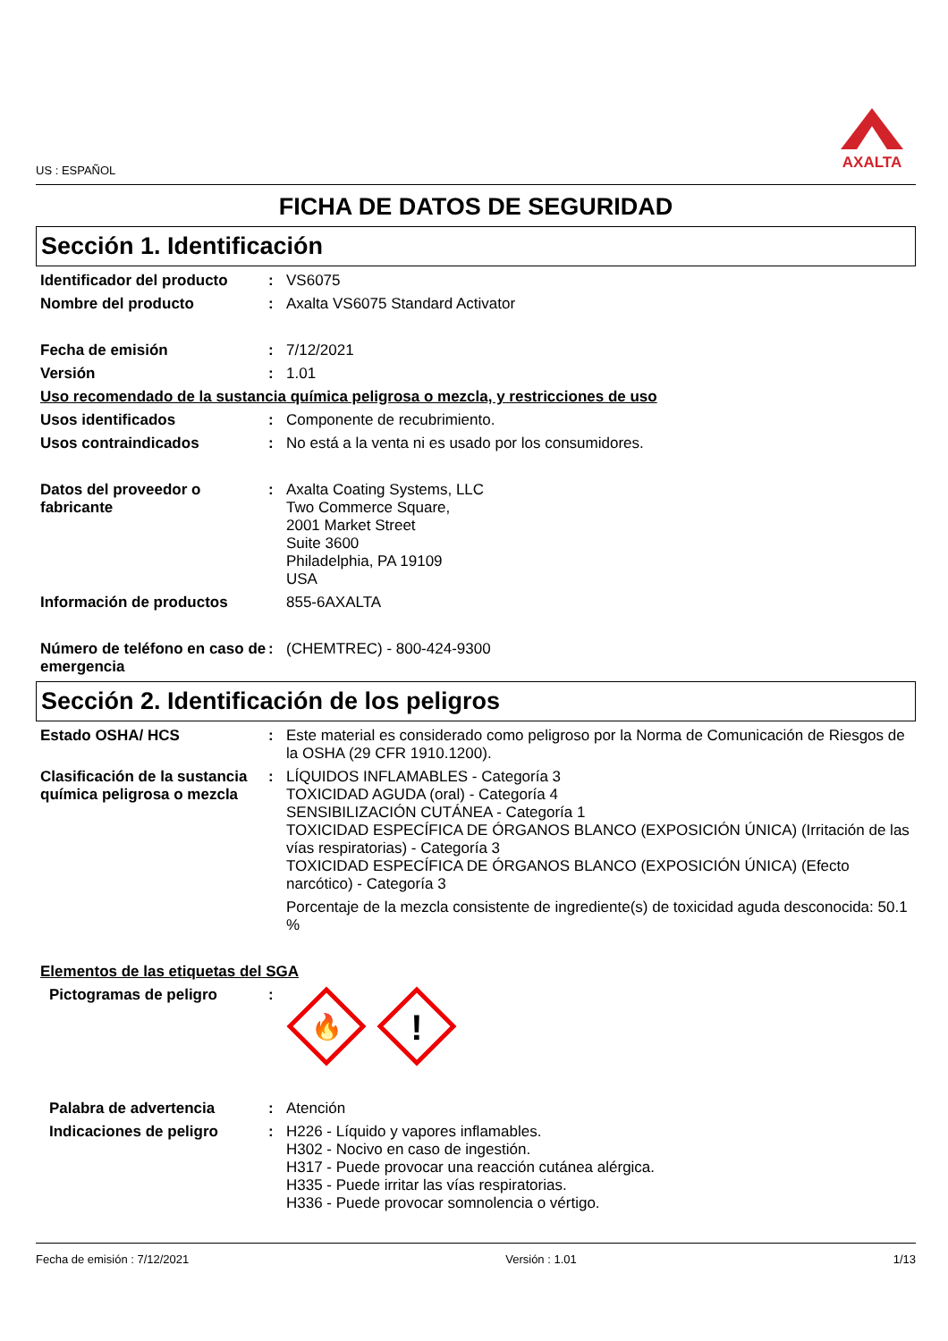US : ESPAÑOL AXALTA
FICHA DE DATOS DE SEGURIDAD
Sección 1. Identificación
Identificador del producto
: VS6075
Nombre del producto : Axalta VS6075 Standard Activator
Fecha de emisión : 7/12/2021
Versión : 1.01
Uso recomendado de la sustancia química peligrosa o mezcla, y restricciones de uso
Usos identificados : Componente de recubrimiento.
Usos contraindicados : No está a la venta ni es usado por los consumidores.
Datos del proveedor o fabricante
: Axalta Coating Systems, LLC
Two Commerce Square,
2001 Market Street
Suite 3600
Philadelphia, PA 19109
USA
Información de productos 855-6AXALTA
Número de teléfono en caso de emergencia
: (CHEMTREC) - 800-424-9300
Sección 2. Identificación de los peligros
Estado OSHA/ HCS : Este material es considerado como peligroso por la Norma de Comunicación de Riesgos de la OSHA (29 CFR 1910.1200).
Clasificación de la sustancia química peligrosa o mezcla
: LÍQUIDOS INFLAMABLES - Categoría 3
TOXICIDAD AGUDA (oral) - Categoría 4
SENSIBILIZACIÓN CUTÁNEA - Categoría 1
TOXICIDAD ESPECÍFICA DE ÓRGANOS BLANCO (EXPOSICIÓN ÚNICA) (Irritación de las vías respiratorias) - Categoría 3
TOXICIDAD ESPECÍFICA DE ÓRGANOS BLANCO (EXPOSICIÓN ÚNICA) (Efecto narcótico) - Categoría 3
Porcentaje de la mezcla consistente de ingrediente(s) de toxicidad aguda desconocida: 50.1 %
Elementos de las etiquetas del SGA
Pictogramas de peligro :
🔥
!
Palabra de advertencia : Atención
Indicaciones de peligro : H226 - Líquido y vapores inflamables.
H302 - Nocivo en caso de ingestión.
H317 - Puede provocar una reacción cutánea alérgica.
H335 - Puede irritar las vías respiratorias.
H336 - Puede provocar somnolencia o vértigo.
Fecha de emisión : 7/12/2021 Versión : 1.01 1/13